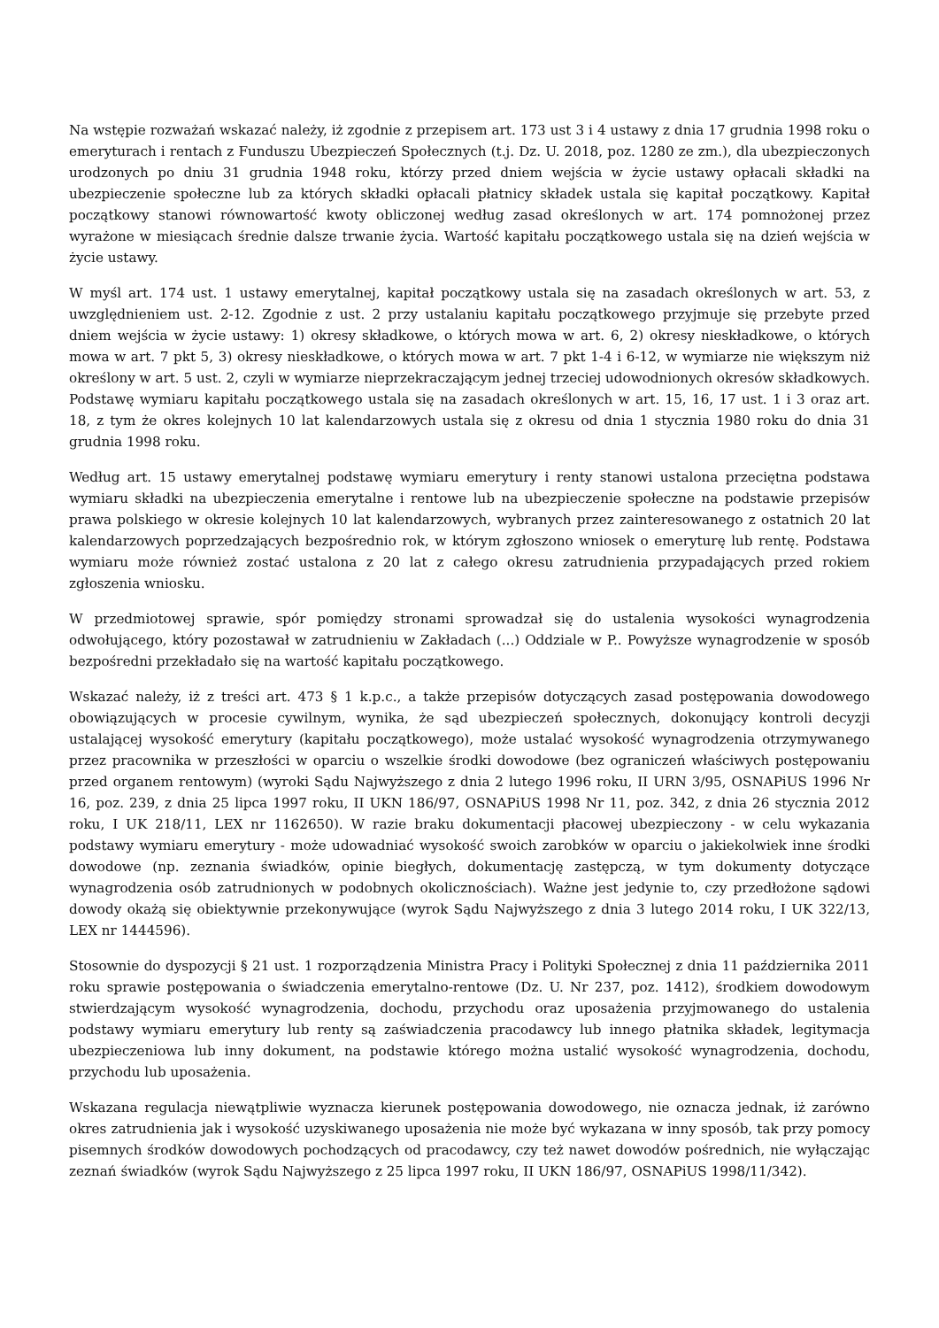Na wstępie rozważań wskazać należy, iż zgodnie z przepisem art. 173 ust 3 i 4 ustawy z dnia 17 grudnia 1998 roku o emeryturach i rentach z Funduszu Ubezpieczeń Społecznych (t.j. Dz. U. 2018, poz. 1280 ze zm.), dla ubezpieczonych urodzonych po dniu 31 grudnia 1948 roku, którzy przed dniem wejścia w życie ustawy opłacali składki na ubezpieczenie społeczne lub za których składki opłacali płatnicy składek ustala się kapitał początkowy. Kapitał początkowy stanowi równowartość kwoty obliczonej według zasad określonych w art. 174 pomnożonej przez wyrażone w miesiącach średnie dalsze trwanie życia. Wartość kapitału początkowego ustala się na dzień wejścia w życie ustawy.
W myśl art. 174 ust. 1 ustawy emerytalnej, kapitał początkowy ustala się na zasadach określonych w art. 53, z uwzględnieniem ust. 2-12. Zgodnie z ust. 2 przy ustalaniu kapitału początkowego przyjmuje się przebyte przed dniem wejścia w życie ustawy: 1) okresy składkowe, o których mowa w art. 6, 2) okresy nieskładkowe, o których mowa w art. 7 pkt 5, 3) okresy nieskładkowe, o których mowa w art. 7 pkt 1-4 i 6-12, w wymiarze nie większym niż określony w art. 5 ust. 2, czyli w wymiarze nieprzekraczającym jednej trzeciej udowodnionych okresów składkowych. Podstawę wymiaru kapitału początkowego ustala się na zasadach określonych w art. 15, 16, 17 ust. 1 i 3 oraz art. 18, z tym że okres kolejnych 10 lat kalendarzowych ustala się z okresu od dnia 1 stycznia 1980 roku do dnia 31 grudnia 1998 roku.
Według art. 15 ustawy emerytalnej podstawę wymiaru emerytury i renty stanowi ustalona przeciętna podstawa wymiaru składki na ubezpieczenia emerytalne i rentowe lub na ubezpieczenie społeczne na podstawie przepisów prawa polskiego w okresie kolejnych 10 lat kalendarzowych, wybranych przez zainteresowanego z ostatnich 20 lat kalendarzowych poprzedzających bezpośrednio rok, w którym zgłoszono wniosek o emeryturę lub rentę. Podstawa wymiaru może również zostać ustalona z 20 lat z całego okresu zatrudnienia przypadających przed rokiem zgłoszenia wniosku.
W przedmiotowej sprawie, spór pomiędzy stronami sprowadzał się do ustalenia wysokości wynagrodzenia odwołującego, który pozostawał w zatrudnieniu w Zakładach (...) Oddziale w P.. Powyższe wynagrodzenie w sposób bezpośredni przekładało się na wartość kapitału początkowego.
Wskazać należy, iż z treści art. 473 § 1 k.p.c., a także przepisów dotyczących zasad postępowania dowodowego obowiązujących w procesie cywilnym, wynika, że sąd ubezpieczeń społecznych, dokonujący kontroli decyzji ustalającej wysokość emerytury (kapitału początkowego), może ustalać wysokość wynagrodzenia otrzymywanego przez pracownika w przeszłości w oparciu o wszelkie środki dowodowe (bez ograniczeń właściwych postępowaniu przed organem rentowym) (wyroki Sądu Najwyższego z dnia 2 lutego 1996 roku, II URN 3/95, OSNAPiUS 1996 Nr 16, poz. 239, z dnia 25 lipca 1997 roku, II UKN 186/97, OSNAPiUS 1998 Nr 11, poz. 342, z dnia 26 stycznia 2012 roku, I UK 218/11, LEX nr 1162650). W razie braku dokumentacji płacowej ubezpieczony - w celu wykazania podstawy wymiaru emerytury - może udowadniać wysokość swoich zarobków w oparciu o jakiekolwiek inne środki dowodowe (np. zeznania świadków, opinie biegłych, dokumentację zastępczą, w tym dokumenty dotyczące wynagrodzenia osób zatrudnionych w podobnych okolicznościach). Ważne jest jedynie to, czy przedłożone sądowi dowody okażą się obiektywnie przekonywujące (wyrok Sądu Najwyższego z dnia 3 lutego 2014 roku, I UK 322/13, LEX nr 1444596).
Stosownie do dyspozycji § 21 ust. 1 rozporządzenia Ministra Pracy i Polityki Społecznej z dnia 11 października 2011 roku sprawie postępowania o świadczenia emerytalno-rentowe (Dz. U. Nr 237, poz. 1412), środkiem dowodowym stwierdzającym wysokość wynagrodzenia, dochodu, przychodu oraz uposażenia przyjmowanego do ustalenia podstawy wymiaru emerytury lub renty są zaświadczenia pracodawcy lub innego płatnika składek, legitymacja ubezpieczeniowa lub inny dokument, na podstawie którego można ustalić wysokość wynagrodzenia, dochodu, przychodu lub uposażenia.
Wskazana regulacja niewątpliwie wyznacza kierunek postępowania dowodowego, nie oznacza jednak, iż zarówno okres zatrudnienia jak i wysokość uzyskiwanego uposażenia nie może być wykazana w inny sposób, tak przy pomocy pisemnych środków dowodowych pochodzących od pracodawcy, czy też nawet dowodów pośrednich, nie wyłączając zeznań świadków (wyrok Sądu Najwyższego z 25 lipca 1997 roku, II UKN 186/97, OSNAPiUS 1998/11/342).